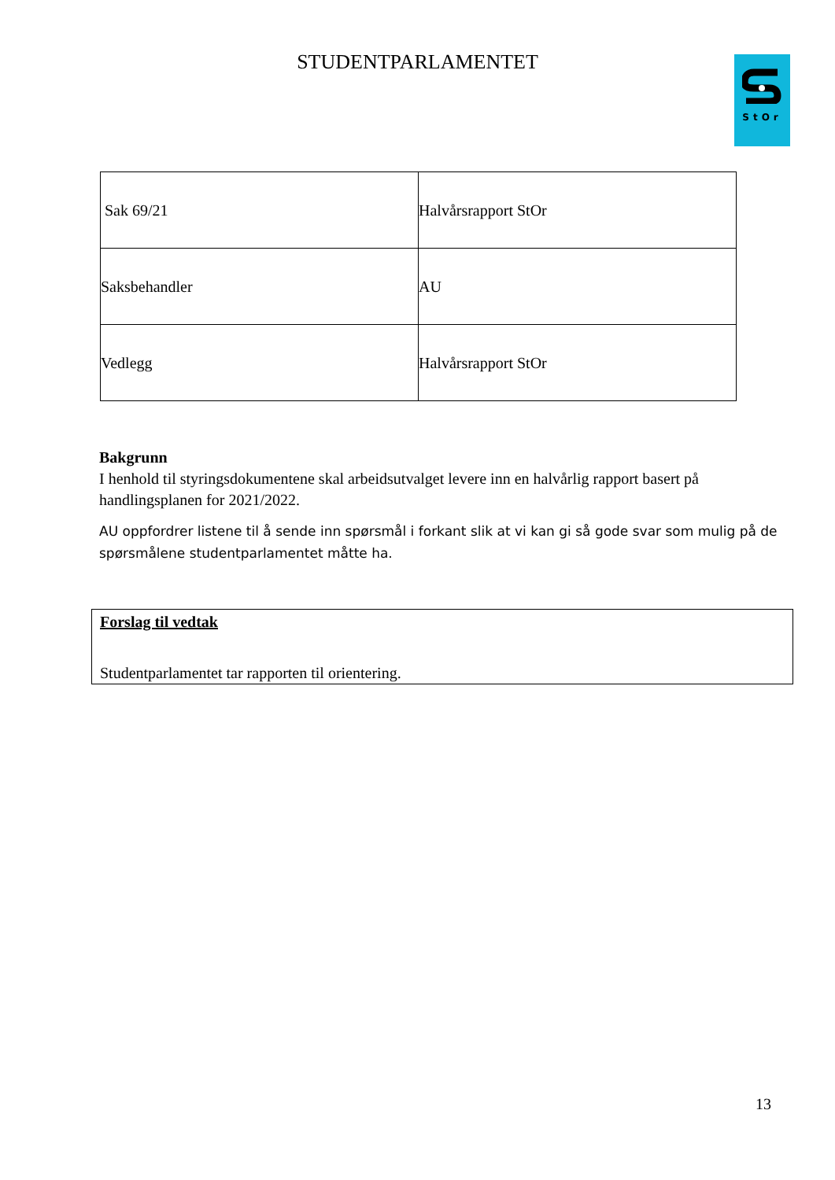STUDENTPARLAMENTET StOr
| Sak 69/21 | Halvårsrapport StOr |
| Saksbehandler | AU |
| Vedlegg | Halvårsrapport StOr |
Bakgrunn
I henhold til styringsdokumentene skal arbeidsutvalget levere inn en halvårlig rapport basert på handlingsplanen for 2021/2022.
AU oppfordrer listene til å sende inn spørsmål i forkant slik at vi kan gi så gode svar som mulig på de spørsmålene studentparlamentet måtte ha.
Forslag til vedtak
Studentparlamentet tar rapporten til orientering.
13